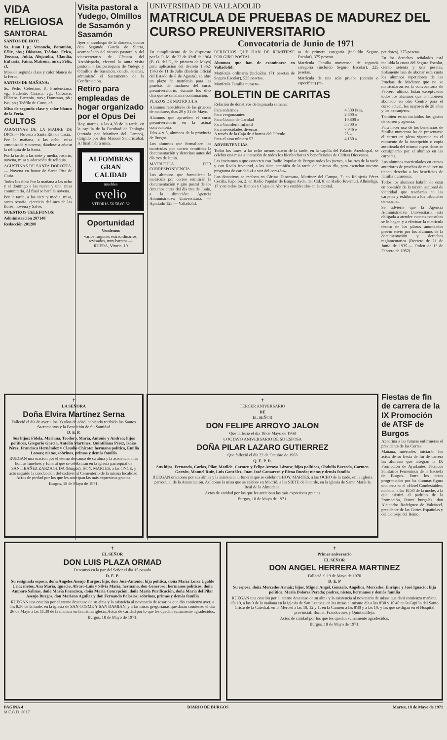VIDA RELIGIOSA
SANTORAL
SANTOS DE HOY:
Ss. Juan I p.; Venancio, Potamión, Félix, obs.; Dióscoro, Teódoto, Erico, Teocusa, Julita, Alejandra, Claudia, Eufrasia, Faina, Matrona, mrs.; Félix, cf.
Misa de segunda clase y color blanco de la Feria.
SANTOS DE MAÑANA:
Ss. Pedro Celestino, P.; Prudenciana, vg.; Pudente, Ciriaca, vg.; Calócero, Filótero, Partenio, mrs.; Dunstano, pb.; Ivo, pb.; Teófilo de Corte, cf.
Misa de segunda clase y color blanco de la Feria.
CULTOS
AGUSTINAS DE LA MADRE DE DIOS.— Novena a Santa Rita de Casia.
Por la mañana, a las ocho, misa armonizada y novena, dándose a adorar la reliquia de la Santa.
Por la tarde, a las siete y media, rosario, novena, misa y adoración de reliquia.
AGUSTINAS DE SANTA DOROTEA.— Novena en honor de Santa Rita de Casia.
Todos los días: Por la mañana a las ocho y el domingo a las nueve y una, misa comunitaria. Al final se hará la novena.
Por la tarde, a las siete y media, misa, santo rosario, ejercicio del mes de las flores, novena y Salve.
NUESTROS TELEFONOS:
Administración 207148
Redacción 201280
Visita pastoral a Yudego, Olmillos de Sasamón y Sasamón
Ayer el arzobispo de la diócesis, doctor don Segundo García de Sierra, acompañado del vicario pastoral y del vicesecretario de Cámara del Arzobispado, efectuó la santa visita pastoral a las parroquias de Yudego y Olmillos de Sasamón, donde, además, administró el Sacramento de la Confirmación.
Retiro para empleadas de hogar organizado por el Opus Dei
Hoy, martes, a las 4,30 de la tarde, en la capilla de la Facultad de Teología (entrada por Martínez del Campo), dirigido por don Manuel Sancristóbal. Al final habrá misa.
ALFOMBRAS GRAN CALIDAD
muebles
evelio
VITORIA 56 58.60.62
Oportunidad
Vendemos
varios furgones extraordinarios, revisados, muy baratos.— RUERA, Vitoria, 19
UNIVERSIDAD DE VALLADOLID
MATRICULA DE PRUEBAS DE MADUREZ DEL CURSO PREUNIVERSITARIO
Convocatoria de Junio de 1971
En cumplimiento de lo dispuesto por la O. M. de 22 de Abril de 1964 (B. O. del E., de primero de Mayo) para aplicación del decreto 1.862-1963 de 11 de Julio (Boletín Oficial del Estado de 8 de Agosto), se abre un plazo de matrícula para las pruebas de madurez del curso preuniversitario, durante los diez días que se señalan a continuación.
PLAZOS DE MATRICULA
Alumnos repetidores de las pruebas de madurez, días 29 y 31 de Mayo.
Alumnos que aprueben el curso preuniversitario en la actual convocatoria.
Días 4 y 5, alumnos de la provincia de Burgos.
Los alumnos que formalicen las matrículas por correo remitirán la documentación y derechos antes del día tres de Junio.
MATRICULA POR CORRESPONDENCIA
Los alumnos que formalicen la matrícula por correo remitirán la documentación y giro postal de los derechos antes del día tres de Junio, a la dirección: Agencia Administrativa Universitaria. — Apartado 125.— Valladolid.
DERECHOS QUE HAN DE REMITIRSE POR GIRO POSTAL
Alumnos que han de examinarse en Valladolid:
Matrícula ordinaria (incluídas 171 pesetas de Seguro Escolar), 525 pesetas.
Matrícula Familia numero-
sa de primera categoría (incluído Seguro Escolar), 375 pesetas.
Matrícula Familia numerosa, de segunda categoría (incluído Seguro Escolar), 225 pesetas.
Matrícula de una sola prueba (común o específica) (re-
BOLETIN DE CARITAS
Relación de donativos de la pasada semana:
| Para enfermos | 4.500 Ptas. |
| Para vergonzantes | 2.600 » |
| Para Cocina de Caridad | 10.800 » |
| Para Guardería Infantil | 5.700 » |
| Para necesidades diversas | 7.946 » |
| A través de la Caja de Ahorros del Círculo | 25 » |
| Para el caso número 57 | 4.150 » |
ADVERTENCIAS
Todos los lunes, a las ocho menos cuarto de la tarde, en la capilla del Palacio Arzobispal, se celebra una misa a intención de todos los bienhechores y beneficiarios de Cáritas Diocesana.
Les invitamos a que conecten con Radio Popular de Burgos todos los jueves, a las tres de la tarde y con Radio Juventud, a las siete, también de la tarde del mismo día, para escuchar nuestro programa de caridad «La voz del corazón».
Los donativos se reciben en Cáritas Diocesana, Martínez del Campo, 7; en Relojería Pérez Cecilia, Espolón, 2; en Radio Popular de Burgos Avda. del Cid, 8; en Radio Juventud, Alhóndiga, 17 y en todos los Bancos y Cajas de Ahorros establecidos en la capital.
petidores), 375 pesetas.
En los derechos señalados está incluída la cuota del Seguro Escolar, ciento setenta y una pesetas. Solamente han de abonar esta cuota los alumnos repetidores de las Pruebas de Madurez que no se matricularon en la convocatoria de Febrero último. Están exceptuados todos los alumnos que la hubieren abonado en otro Centro para el curso actual, los mayores de 28 años y los extranjeros.
También están incluídos los gastos de correo y agencia.
Para hacer uso de los beneficios de familia numerosa ha de presentarse el carnet en plena vigencia en el momento de la inscripción o copia autorizada del mismo cuyos datos se consignarán por el alumno en las carpetas.
Los alumnos matriculados en cursos anteriores de pruebas de madurez no tienen derecho a los beneficios de familia numerosa.
Todos los alumnos habrán de estar en posesión de la tarjeta nacional de identidad que reseñarán en las carpetas y exhibirán a los tribunales de examen.
Se advierte que la Agencia Administrativa Universitaria está obligada a atender cuantas consultas se le hagan y a efectuar la matrícula dentro de los plazos anunciados previo envío por los alumnos de la documentación y derechos reglamentarios (Decreto de 21 de Junio de 1935.— Orden de 1º de Febrero de 1952)
✝
LA SEÑORA
Doña Elvira Martínez Serna
Falleció el día de ayer a los 93 años de edad, habiendo recibido los Santos Sacramentos y la Bendición de Su Santidad
D. E. P.
Sus hijos: Fidela, Mariana, Teodoro, María, Antonio y Andrea; hijos políticos, Gregorio García, Antolín Martínez, Quintiliana Pérez, Isaías Pérez, Francisca Hernández y Claudio Chicote; hermana política, Emilia Lomas; nietos, sobrinos, primos y demás familia
RUEGAN una oración por el eterno descanso de su alma y la asistencia a las honras fúnebres y funeral que se celebrarán en la iglesia parroquial de SANTIBAÑEZ ZARZAGUDA (Burgos), HOY, MARTES, a las ONCE, y acto seguido la conducción del cadáver al Cementerio de la misma localidad. Actos de piedad por los que les anticipan las más expresivas gracias.
Burgos, 18 de Mayo de 1971.
✝
TERCER ANIVERSARIO
DE
EL SEÑOR
DON FELIPE ARROYO JALON
Que falleció el día 18 de Mayo de 1968
y OCTAVO ANIVERSARIO DE SU ESPOSA
DOÑA PILAR LAZARO GUTIERREZ
Que falleció el día 22 de Octubre de 1963
Q. E. P. D.
Sus hijos, Fernando, Carlos, Pilar, Matilde, Carmen y Felipe Arroyo Lázaro; hijos políticos, Obdulia Barreda, Carmen Garzón, Manuel Ruiz, Luis González, Juan José Camarero y Elena Rueda; nietos y demás familia
RUEGAN oraciones por sus almas y la asistencia al funeral que se celebrará HOY, MARTES, a las OCHO de la tarde, en la iglesia parroquial de la Anunciación. Así como la misa que se celebre en Madrid, a las SIETE de la tarde, en la iglesia de Santa María la Real de la Almudena.
Actos de caridad por los que les anticipan las más expresivas gracias
Burgos, 18 de Mayo de 1971.
Fiestas de fin de carrera de la IX Promoción de ATSF de Burgos
Apadrina a las futuras enfermeras el presidente de las Cortes
Mañana, miércoles iniciarán los actos de su fiesta de fin de carrera las alumnas que integran la IX Promoción de Ayudantes Técnicos Sanitarios Femeninos de la Escuela de Burgos. Entre los actos programados por las alumnas figura una cena en el «Hotel Condestable», mañana, a las 10,30 de la noche, a la que asistirá el padrino de la Promoción, ilustre burgalés, don Alejandro Rodríguez de Valcárcel, presidente de las Cortes Españolas y del Consejo del Reino.
✝
EL SEÑOR
DON LUIS PLAZA ORMAD
Descansó en la paz del Señor el día 15 pasado
D. E. P.
Su resignada esposa, doña Angeles Asenjo Burgos; hijo, don José-Antonio; hija política, doña María Luisa Ugalde Uría; nietos, Ana María, Ignacio, Alvaro-Luis y Silvia María, hermano, don Generoso; hermanos políticos, doña Amparo Salinas, doña María Francisca, doña María Concepción, doña María Purificación, doña María del Pilar Asenjo Burgos, don Mariano Aguilar y don Fernando Palasios; sobrinos, primos y demás familia
RUEGAN una oración por el eterno descanso de su alma y la asisteicia al novenario de rosarios que dio comienzo ayer, a las 8.30 de la tarde, en la iglesia de SAN COSME Y SAN DAMIAN, y a las misas gregorianas que darán comienzo el día 26 de Mayo a las 11.30 de la mañana en la misma iglesia. Actos de caridad por lo que les quedan sumamente agradecidos.
Burgos, 18 de Mayo de 1971.
✝
Primer aniversario
EL SEÑOR
DON ANGEL HERRERA MARTINEZ
Falleció el 19 de Mayo de 1970
D. E. P
Su esposa, doña Mercedes Arnaiz; hijos, Miguel Angel, Gonzalo, Angélica, Mercedes, Enrique y José Ignacio; hija política, María Dolores Pereda; padres, nietos, hermanos y demás familia
RUEGAN una oración por el eterno descanso de su alma y la asistencia al novenario de misas que dará comienzo mañana, día 19, a las 9 de la mañana en la iglesia de San Lesmes; en las misas el mismo día a las 8'30 y 10'40 en la Capilla del Santo Cristo de la Catedral, en la Merced a las 10, 12 y 1; en la Carmen a las 8'30 y a las 10; y las que se digan en el Hospital provincial, Buniel, Frandovínez y Quintanilleja.
Actos de caridad por los que les quedan sumamente agradecidos.
Burgos, 18 de Mayo de 1971.
PAGINA 4 DIARIO DE BURGOS Martes, 18 de Mayo de 1971
M.E.C.D. 2017